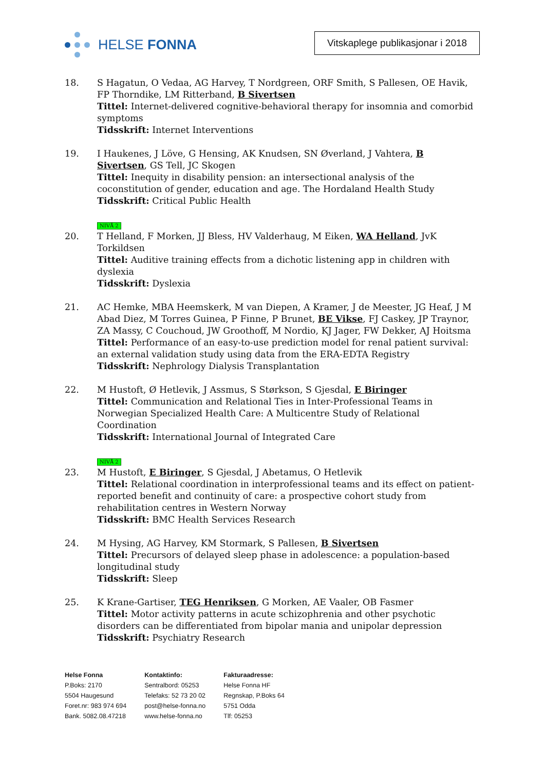HELSE FONNA
Vitskaplege publikasjonar i 2018
18. S Hagatun, O Vedaa, AG Harvey, T Nordgreen, ORF Smith, S Pallesen, OE Havik, FP Thorndike, LM Ritterband, B Sivertsen
Tittel: Internet-delivered cognitive-behavioral therapy for insomnia and comorbid symptoms
Tidsskrift: Internet Interventions
19. I Haukenes, J Löve, G Hensing, AK Knudsen, SN Øverland, J Vahtera, B Sivertsen, GS Tell, JC Skogen
Tittel: Inequity in disability pension: an intersectional analysis of the coconstitution of gender, education and age. The Hordaland Health Study
Tidsskrift: Critical Public Health
NIVÅ 2
20. T Helland, F Morken, JJ Bless, HV Valderhaug, M Eiken, WA Helland, JvK Torkildsen
Tittel: Auditive training effects from a dichotic listening app in children with dyslexia
Tidsskrift: Dyslexia
21. AC Hemke, MBA Heemskerk, M van Diepen, A Kramer, J de Meester, JG Heaf, J M Abad Diez, M Torres Guinea, P Finne, P Brunet, BE Vikse, FJ Caskey, JP Traynor, ZA Massy, C Couchoud, JW Groothoff, M Nordio, KJ Jager, FW Dekker, AJ Hoitsma
Tittel: Performance of an easy-to-use prediction model for renal patient survival: an external validation study using data from the ERA-EDTA Registry
Tidsskrift: Nephrology Dialysis Transplantation
22. M Hustoft, Ø Hetlevik, J Assmus, S Størkson, S Gjesdal, E Biringer
Tittel: Communication and Relational Ties in Inter-Professional Teams in Norwegian Specialized Health Care: A Multicentre Study of Relational Coordination
Tidsskrift: International Journal of Integrated Care
NIVÅ 2
23. M Hustoft, E Biringer, S Gjesdal, J Abetamus, O Hetlevik
Tittel: Relational coordination in interprofessional teams and its effect on patient-reported benefit and continuity of care: a prospective cohort study from rehabilitation centres in Western Norway
Tidsskrift: BMC Health Services Research
24. M Hysing, AG Harvey, KM Stormark, S Pallesen, B Sivertsen
Tittel: Precursors of delayed sleep phase in adolescence: a population-based longitudinal study
Tidsskrift: Sleep
25. K Krane-Gartiser, TEG Henriksen, G Morken, AE Vaaler, OB Fasmer
Tittel: Motor activity patterns in acute schizophrenia and other psychotic disorders can be differentiated from bipolar mania and unipolar depression
Tidsskrift: Psychiatry Research
Helse Fonna
P.Boks: 2170
5504 Haugesund
Foret.nr: 983 974 694
Bank. 5082.08.47218
Kontaktinfo:
Sentralbord: 05253
Telefaks: 52 73 20 02
post@helse-fonna.no
www.helse-fonna.no
Fakturaadresse:
Helse Fonna HF
Regnskap, P.Boks 64
5751 Odda
Tlf: 05253